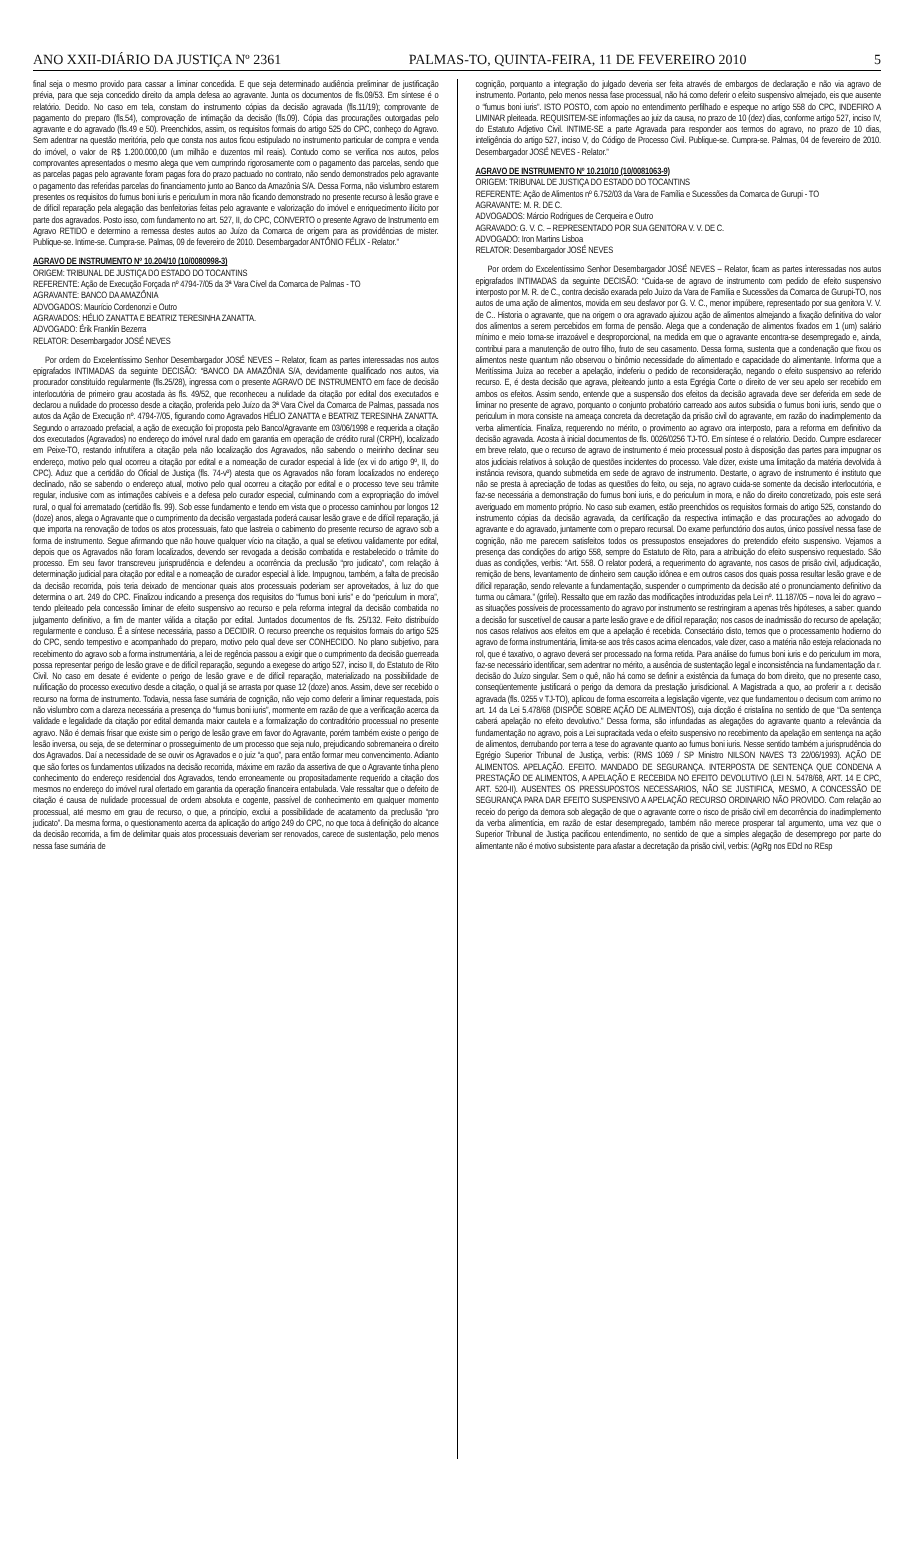ANO XXII-DIÁRIO DA JUSTIÇA Nº 2361 PALMAS-TO, QUINTA-FEIRA, 11 DE FEVEREIRO 2010 5
final seja o mesmo provido para cassar a liminar concedida. E que seja determinado audiência preliminar de justificação prévia, para que seja concedido direito da ampla defesa ao agravante. Junta os documentos de fls.09/53. Em síntese é o relatório. Decido. No caso em tela, constam do instrumento cópias da decisão agravada (fls.11/19); comprovante de pagamento do preparo (fls.54), comprovação de intimação da decisão (fls.09). Cópia das procurações outorgadas pelo agravante e do agravado (fls.49 e 50). Preenchidos, assim, os requisitos formais do artigo 525 do CPC, conheço do Agravo. Sem adentrar na questão meritória, pelo que consta nos autos ficou estipulado no instrumento particular de compra e venda do imóvel, o valor de R$ 1.200.000,00 (um milhão e duzentos mil reais). Contudo como se verifica nos autos, pelos comprovantes apresentados o mesmo alega que vem cumprindo rigorosamente com o pagamento das parcelas, sendo que as parcelas pagas pelo agravante foram pagas fora do prazo pactuado no contrato, não sendo demonstrados pelo agravante o pagamento das referidas parcelas do financiamento junto ao Banco da Amazônia S/A. Dessa Forma, não vislumbro estarem presentes os requisitos do fumus boni iuris e periculum in mora não ficando demonstrado no presente recurso à lesão grave e de difícil reparação pela alegação das benfeitorias feitas pelo agravante e valorização do imóvel e enriquecimento ilícito por parte dos agravados. Posto isso, com fundamento no art. 527, II, do CPC, CONVERTO o presente Agravo de Instrumento em Agravo RETIDO e determino a remessa destes autos ao Juízo da Comarca de origem para as providências de mister. Publique-se. Intime-se. Cumpra-se. Palmas, 09 de fevereiro de 2010. Desembargador ANTÔNIO FÉLIX - Relator.”
AGRAVO DE INSTRUMENTO Nº 10.204/10 (10/0080998-3)
ORIGEM: TRIBUNAL DE JUSTIÇA DO ESTADO DO TOCANTINS
REFERENTE: Ação de Execução Forçada nº 4794-7/05 da 3ª Vara Cível da Comarca de Palmas - TO
AGRAVANTE: BANCO DA AMAZÔNIA
ADVOGADOS: Maurício Cordenonzi e Outro
AGRAVADOS: HÉLIO ZANATTA E BEATRIZ TERESINHA ZANATTA.
ADVOGADO: Érik Franklin Bezerra
RELATOR: Desembargador JOSÉ NEVES
Por ordem do Excelentíssimo Senhor Desembargador JOSÉ NEVES – Relator, ficam as partes interessadas nos autos epigrafados INTIMADAS da seguinte DECISÃO: “BANCO DA AMAZÔNIA S/A, devidamente qualificado nos autos, via procurador constituído regularmente (fls.25/28), ingressa com o presente AGRAVO DE INSTRUMENTO em face de decisão interlocutória de primeiro grau acostada às fls. 49/52, que reconheceu a nulidade da citação por edital dos executados e declarou a nulidade do processo desde a citação, proferida pelo Juízo da 3ª Vara Cível da Comarca de Palmas, passada nos autos da Ação de Execução nº. 4794-7/05, figurando como Agravados HÉLIO ZANATTA e BEATRIZ TERESINHA ZANATTA. Segundo o arrazoado prefacial, a ação de execução foi proposta pelo Banco/Agravante em 03/06/1998 e requerida a citação dos executados (Agravados) no endereço do imóvel rural dado em garantia em operação de crédito rural (CRPH), localizado em Peixe-TO, restando infrutífera a citação pela não localização dos Agravados, não sabendo o meirinho declinar seu endereço, motivo pelo qual ocorreu a citação por edital e a nomeação de curador especial à lide (ex vi do artigo 9º, II, do CPC). Aduz que a certidão do Oficial de Justiça (fls. 74-vº) atesta que os Agravados não foram localizados no endereço declinado, não se sabendo o endereço atual, motivo pelo qual ocorreu a citação por edital e o processo teve seu trâmite regular, inclusive com as intimações cabíveis e a defesa pelo curador especial, culminando com a expropriação do imóvel rural, o qual foi arrematado (certidão fls. 99). Sob esse fundamento e tendo em vista que o processo caminhou por longos 12 (doze) anos, alega o Agravante que o cumprimento da decisão vergastada poderá causar lesão grave e de difícil reparação, já que importa na renovação de todos os atos processuais, fato que lastreia o cabimento do presente recurso de agravo sob a forma de instrumento. Segue afirmando que não houve qualquer vício na citação, a qual se efetivou validamente por edital, depois que os Agravados não foram localizados, devendo ser revogada a decisão combatida e restabelecido o trâmite do processo. Em seu favor transcreveu jurisprudência e defendeu a ocorrência da preclusão “pro judicato”, com relação à determinação judicial para citação por edital e a nomeação de curador especial à lide. Impugnou, também, a falta de precisão da decisão recorrida, pois teria deixado de mencionar quais atos processuais poderiam ser aproveitados, à luz do que determina o art. 249 do CPC. Finalizou indicando a presença dos requisitos do “fumus boni iuris” e do “periculum in mora”, tendo pleiteado pela concessão liminar de efeito suspensivo ao recurso e pela reforma integral da decisão combatida no julgamento definitivo, a fim de manter válida a citação por edital. Juntados documentos de fls. 25/132. Feito distribuído regularmente e concluso. É a síntese necessária, passo a DECIDIR. O recurso preenche os requisitos formais do artigo 525 do CPC, sendo tempestivo e acompanhado do preparo, motivo pelo qual deve ser CONHECIDO. No plano subjetivo, para recebimento do agravo sob a forma instrumentária, a lei de regência passou a exigir que o cumprimento da decisão guerreada possa representar perigo de lesão grave e de difícil reparação, segundo a exegese do artigo 527, inciso II, do Estatuto de Rito Civil. No caso em desate é evidente o perigo de lesão grave e de difícil reparação, materializado na possibilidade de nulificação do processo executivo desde a citação, o qual já se arrasta por quase 12 (doze) anos. Assim, deve ser recebido o recurso na forma de instrumento. Todavia, nessa fase sumária de cognição, não vejo como deferir a liminar requestada, pois não vislumbro com a clareza necessária a presença do “fumus boni iuris”, mormente em razão de que a verificação acerca da validade e legalidade da citação por edital demanda maior cautela e a formalização do contraditório processual no presente agravo. Não é demais frisar que existe sim o perigo de lesão grave em favor do Agravante, porém também existe o perigo de lesão inversa, ou seja, de se determinar o prosseguimento de um processo que seja nulo, prejudicando sobremaneira o direito dos Agravados. Daí a necessidade de se ouvir os Agravados e o juiz “a quo”, para então formar meu convencimento. Adianto que são fortes os fundamentos utilizados na decisão recorrida, máxime em razão da assertiva de que o Agravante tinha pleno conhecimento do endereço residencial dos Agravados, tendo erroneamente ou propositadamente requerido a citação dos mesmos no endereço do imóvel rural ofertado em garantia da operação financeira entabulada. Vale ressaltar que o defeito de citação é causa de nulidade processual de ordem absoluta e cogente, passível de conhecimento em qualquer momento processual, até mesmo em grau de recurso, o que, a princípio, exclui a possibilidade de acatamento da preclusão “pro judicato”. Da mesma forma, o questionamento acerca da aplicação do artigo 249 do CPC, no que toca à definição do alcance da decisão recorrida, a fim de delimitar quais atos processuais deveriam ser renovados, carece de sustentação, pelo menos nessa fase sumária de
cognição, porquanto a integração do julgado deveria ser feita através de embargos de declaração e não via agravo de instrumento. Portanto, pelo menos nessa fase processual, não há como deferir o efeito suspensivo almejado, eis que ausente o “fumus boni iuris”. ISTO POSTO, com apoio no entendimento perfilhado e espeque no artigo 558 do CPC, INDEFIRO A LIMINAR pleiteada. REQUISITEM-SE informações ao juiz da causa, no prazo de 10 (dez) dias, conforme artigo 527, inciso IV, do Estatuto Adjetivo Civil. INTIME-SE a parte Agravada para responder aos termos do agravo, no prazo de 10 dias, inteligência do artigo 527, inciso V, do Código de Processo Civil. Publique-se. Cumpra-se. Palmas, 04 de fevereiro de 2010. Desembargador JOSÉ NEVES - Relator.”
AGRAVO DE INSTRUMENTO Nº 10.210/10 (10/0081063-9)
ORIGEM: TRIBUNAL DE JUSTIÇA DO ESTADO DO TOCANTINS
REFERENTE: Ação de Alimentos nº 6.752/03 da Vara de Família e Sucessões da Comarca de Gurupi - TO
AGRAVANTE: M. R. DE C.
ADVOGADOS: Márcio Rodrigues de Cerqueira e Outro
AGRAVADO: G. V. C. – REPRESENTADO POR SUA GENITORA V. V. DE C.
ADVOGADO: Iron Martins Lisboa
RELATOR: Desembargador JOSÉ NEVES
Por ordem do Excelentíssimo Senhor Desembargador JOSÉ NEVES – Relator, ficam as partes interessadas nos autos epigrafados INTIMADAS da seguinte DECISÃO: “Cuida-se de agravo de instrumento com pedido de efeito suspensivo interposto por M. R. de C., contra decisão exarada pelo Juízo da Vara de Família e Sucessões da Comarca de Gurupi-TO, nos autos de uma ação de alimentos, movida em seu desfavor por G. V. C., menor impúbere, representado por sua genitora V. V. de C.. Historia o agravante, que na origem o ora agravado ajuizou ação de alimentos almejando a fixação definitiva do valor dos alimentos a serem percebidos em forma de pensão. Alega que a condenação de alimentos fixados em 1 (um) salário mínimo e meio torna-se irrazoável e desproporcional, na medida em que o agravante encontra-se desempregado e, ainda, contribui para a manutenção de outro filho, fruto de seu casamento. Dessa forma, sustenta que a condenação que fixou os alimentos neste quantum não observou o binômio necessidade do alimentado e capacidade do alimentante. Informa que a Meritíssima Juíza ao receber a apelação, indeferiu o pedido de reconsideração, negando o efeito suspensivo ao referido recurso. E, é desta decisão que agrava, pleiteando junto a esta Egrégia Corte o direito de ver seu apelo ser recebido em ambos os efeitos. Assim sendo, entende que a suspensão dos efeitos da decisão agravada deve ser deferida em sede de liminar no presente de agravo, porquanto o conjunto probatório carreado aos autos subsidia o fumus boni iuris, sendo que o periculum in mora consiste na ameaça concreta da decretação da prisão civil do agravante, em razão do inadimplemento da verba alimentícia. Finaliza, requerendo no mérito, o provimento ao agravo ora interposto, para a reforma em definitivo da decisão agravada. Acosta à inicial documentos de fls. 0026/0256 TJ-TO. Em síntese é o relatório. Decido. Cumpre esclarecer em breve relato, que o recurso de agravo de instrumento é meio processual posto à disposição das partes para impugnar os atos judiciais relativos à solução de questões incidentes do processo. Vale dizer, existe uma limitação da matéria devolvida à instância revisora, quando submetida em sede de agravo de instrumento. Destarte, o agravo de instrumento é instituto que não se presta à apreciação de todas as questões do feito, ou seja, no agravo cuida-se somente da decisão interlocutória, e faz-se necessária a demonstração do fumus boni iuris, e do periculum in mora, e não do direito concretizado, pois este será averiguado em momento próprio. No caso sub examen, estão preenchidos os requisitos formais do artigo 525, constando do instrumento cópias da decisão agravada, da certificação da respectiva intimação e das procurações ao advogado do agravante e do agravado, juntamente com o preparo recursal. Do exame perfunctório dos autos, único possível nessa fase de cognição, não me parecem satisfeitos todos os pressupostos ensejadores do pretendido efeito suspensivo. Vejamos a presença das condições do artigo 558, sempre do Estatuto de Rito, para a atribuição do efeito suspensivo requestado. São duas as condições, verbis: “Art. 558. O relator poderá, a requerimento do agravante, nos casos de prisão civil, adjudicação, remição de bens, levantamento de dinheiro sem caução idônea e em outros casos dos quais possa resultar lesão grave e de difícil reparação, sendo relevante a fundamentação, suspender o cumprimento da decisão até o pronunciamento definitivo da turma ou câmara.” (grifei). Ressalto que em razão das modificações introduzidas pela Lei nº. 11.187/05 – nova lei do agravo – as situações possíveis de processamento do agravo por instrumento se restringiram a apenas três hipóteses, a saber: quando a decisão for suscetível de causar a parte lesão grave e de difícil reparação; nos casos de inadmissão do recurso de apelação; nos casos relativos aos efeitos em que a apelação é recebida. Consectário disto, temos que o processamento hodierno do agravo de forma instrumentária, limita-se aos três casos acima elencados, vale dizer, caso a matéria não esteja relacionada no rol, que é taxativo, o agravo deverá ser processado na forma retida. Para análise do fumus boni iuris e do periculum im mora, faz-se necessário identificar, sem adentrar no mérito, a ausência de sustentação legal e inconsistência na fundamentação da r. decisão do Juízo singular. Sem o quê, não há como se definir a existência da fumaça do bom direito, que no presente caso, conseqüentemente justificará o perigo da demora da prestação jurisdicional. A Magistrada a quo, ao proferir a r. decisão agravada (fls. 0255 v TJ-TO), aplicou de forma escorreita a legislação vigente, vez que fundamentou o decisum com arrimo no art. 14 da Lei 5.478/68 (DISPÕE SOBRE AÇÃO DE ALIMENTOS), cuja dicção é cristalina no sentido de que “Da sentença caberá apelação no efeito devolutivo.” Dessa forma, são infundadas as alegações do agravante quanto a relevância da fundamentação no agravo, pois a Lei supracitada veda o efeito suspensivo no recebimento da apelação em sentença na ação de alimentos, derrubando por terra a tese do agravante quanto ao fumus boni iuris. Nesse sentido também a jurisprudência do Egrégio Superior Tribunal de Justiça, verbis: (RMS 1069 / SP Ministro NILSON NAVES T3 22/06/1993). AÇÃO DE ALIMENTOS. APELAÇÃO. EFEITO. MANDADO DE SEGURANÇA. INTERPOSTA DE SENTENÇA QUE CONDENA A PRESTAÇÃO DE ALIMENTOS, A APELAÇÃO E RECEBIDA NO EFEITO DEVOLUTIVO (LEI N. 5478/68, ART. 14 E CPC, ART. 520-II). AUSENTES OS PRESSUPOSTOS NECESSARIOS, NÃO SE JUSTIFICA, MESMO, A CONCESSÃO DE SEGURANÇA PARA DAR EFEITO SUSPENSIVO A APELAÇÃO RECURSO ORDINARIO NÃO PROVIDO. Com relação ao receio do perigo da demora sob alegação de que o agravante corre o risco de prisão civil em decorrência do inadimplemento da verba alimentícia, em razão de estar desempregado, também não merece prosperar tal argumento, uma vez que o Superior Tribunal de Justiça pacificou entendimento, no sentido de que a simples alegação de desemprego por parte do alimentante não é motivo subsistente para afastar a decretação da prisão civil, verbis: (AgRg nos EDcl no REsp